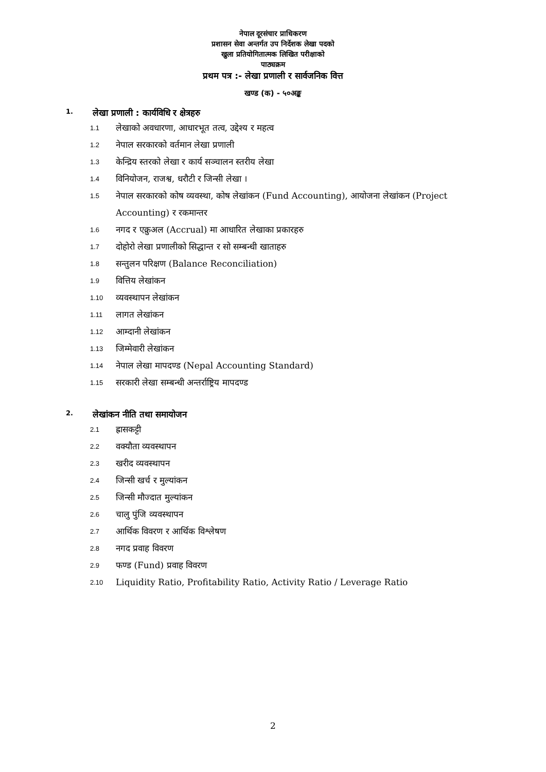नेपाल दूरसंचार प्राधिकरण
प्रशासन सेवा अन्तर्गत उप निर्देशक लेखा पदको
खुला प्रतियोगितात्मक लिखित परीक्षाको
पाठ्यक्रम
प्रथम पत्र :- लेखा प्रणाली र सार्वजनिक वित्त
खण्ड (क) - ५०अङ्क
1. लेखा प्रणाली : कार्यविधि र क्षेत्रहरु
1.1
लेखाको अवधारणा, आधारभूत तत्व, उद्देश्य र महत्व
1.2
नेपाल सरकारको वर्तमान लेखा प्रणाली
1.3
केन्द्रिय स्तरको लेखा र कार्य सञ्चालन स्तरीय लेखा
1.4
विनियोजन, राजश्व, धरौटी र जिन्सी लेखा ।
1.5
नेपाल सरकारको कोष व्यवस्था, कोष लेखांकन (Fund Accounting), आयोजना लेखांकन (Project Accounting) र रकमान्तर
1.6
नगद र एक्रुअल (Accrual) मा आधारित लेखाका प्रकारहरु
1.7
दोहोरो लेखा प्रणालीको सिद्धान्त र सो सम्बन्धी खाताहरु
1.8
सन्तुलन परिक्षण (Balance Reconciliation)
1.9
वित्तिय लेखांकन
1.10
व्यवस्थापन लेखांकन
1.11
लागत लेखांकन
1.12
आम्दानी लेखांकन
1.13
जिम्मेवारी लेखांकन
1.14
नेपाल लेखा मापदण्ड (Nepal Accounting Standard)
1.15
सरकारी लेखा सम्बन्धी अन्तर्राष्ट्रिय मापदण्ड
2. लेखांकन नीति तथा समायोजन
2.1
ह्रासकट्टी
2.2
वक्यौता व्यवस्थापन
2.3
खरीद व्यवस्थापन
2.4
जिन्सी खर्च र मुल्यांकन
2.5
जिन्सी मौज्दात मुल्यांकन
2.6
चालु पुंजि व्यवस्थापन
2.7
आर्थिक विवरण र आर्थिक विश्लेषण
2.8
नगद प्रवाह विवरण
2.9
फण्ड (Fund) प्रवाह विवरण
2.10
Liquidity Ratio, Profitability Ratio, Activity Ratio / Leverage Ratio
2